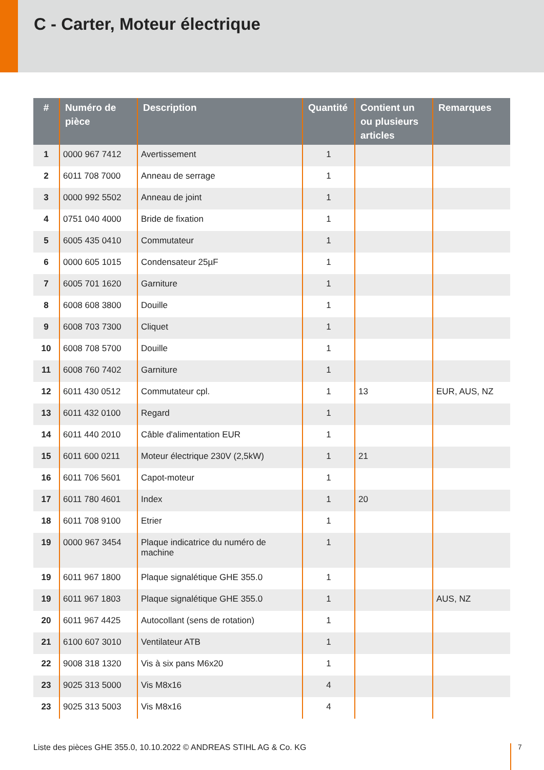C - Carter, Moteur électrique
| # | Numéro de pièce | Description | Quantité | Contient un ou plusieurs articles | Remarques |
| --- | --- | --- | --- | --- | --- |
| 1 | 0000 967 7412 | Avertissement | 1 | | |
| 2 | 6011 708 7000 | Anneau de serrage | 1 | | |
| 3 | 0000 992 5502 | Anneau de joint | 1 | | |
| 4 | 0751 040 4000 | Bride de fixation | 1 | | |
| 5 | 6005 435 0410 | Commutateur | 1 | | |
| 6 | 0000 605 1015 | Condensateur 25µF | 1 | | |
| 7 | 6005 701 1620 | Garniture | 1 | | |
| 8 | 6008 608 3800 | Douille | 1 | | |
| 9 | 6008 703 7300 | Cliquet | 1 | | |
| 10 | 6008 708 5700 | Douille | 1 | | |
| 11 | 6008 760 7402 | Garniture | 1 | | |
| 12 | 6011 430 0512 | Commutateur cpl. | 1 | 13 | EUR, AUS, NZ |
| 13 | 6011 432 0100 | Regard | 1 | | |
| 14 | 6011 440 2010 | Câble d'alimentation EUR | 1 | | |
| 15 | 6011 600 0211 | Moteur électrique 230V (2,5kW) | 1 | 21 | |
| 16 | 6011 706 5601 | Capot-moteur | 1 | | |
| 17 | 6011 780 4601 | Index | 1 | 20 | |
| 18 | 6011 708 9100 | Etrier | 1 | | |
| 19 | 0000 967 3454 | Plaque indicatrice du numéro de machine | 1 | | |
| 19 | 6011 967 1800 | Plaque signalétique GHE 355.0 | 1 | | |
| 19 | 6011 967 1803 | Plaque signalétique GHE 355.0 | 1 | | AUS, NZ |
| 20 | 6011 967 4425 | Autocollant (sens de rotation) | 1 | | |
| 21 | 6100 607 3010 | Ventilateur ATB | 1 | | |
| 22 | 9008 318 1320 | Vis à six pans M6x20 | 1 | | |
| 23 | 9025 313 5000 | Vis M8x16 | 4 | | |
| 23 | 9025 313 5003 | Vis M8x16 | 4 | | |
Liste des pièces GHE 355.0, 10.10.2022 © ANDREAS STIHL AG & Co. KG
7